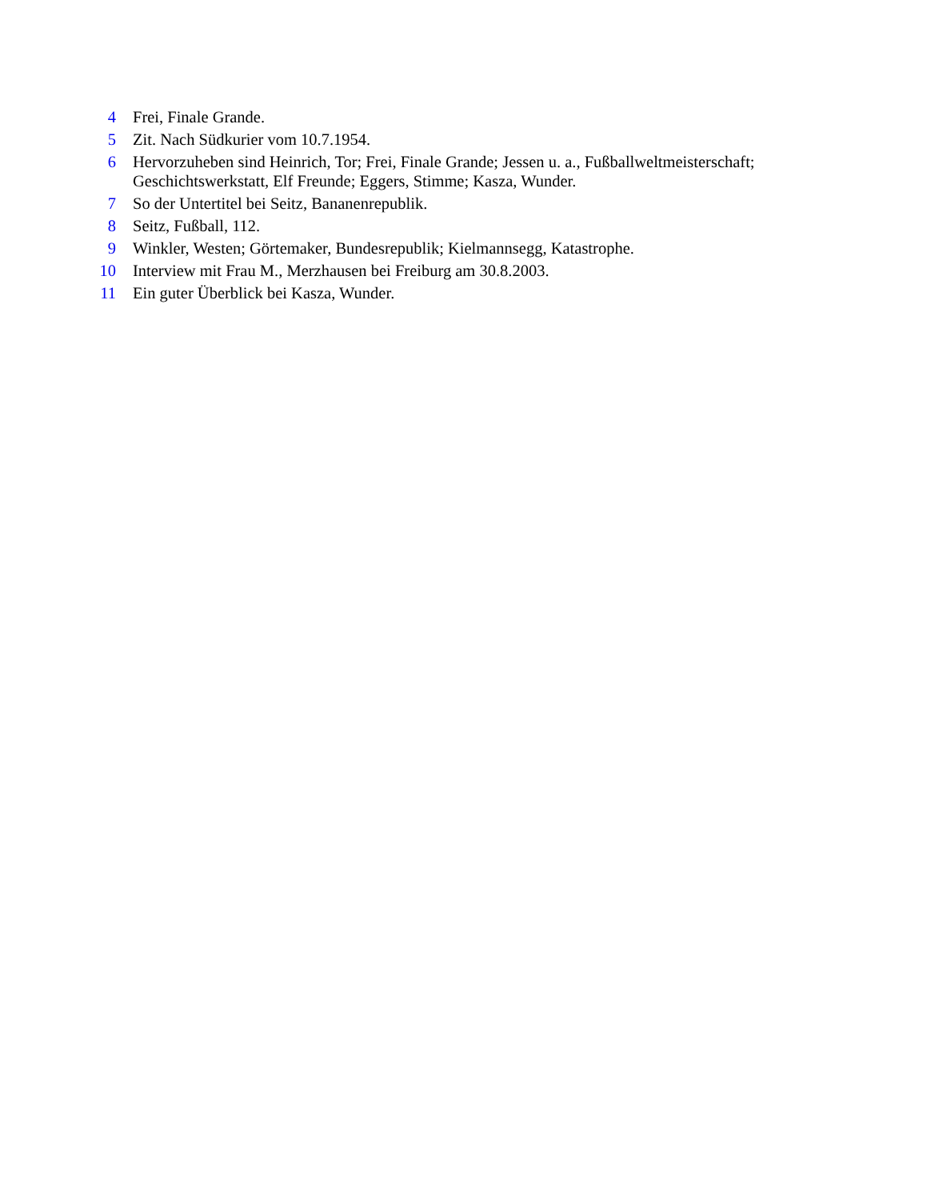4 Frei, Finale Grande.
5 Zit. Nach Südkurier vom 10.7.1954.
6 Hervorzuheben sind Heinrich, Tor; Frei, Finale Grande; Jessen u. a., Fußballweltmeisterschaft; Geschichtswerkstatt, Elf Freunde; Eggers, Stimme; Kasza, Wunder.
7 So der Untertitel bei Seitz, Bananenrepublik.
8 Seitz, Fußball, 112.
9 Winkler, Westen; Görtemaker, Bundesrepublik; Kielmannsegg, Katastrophe.
10 Interview mit Frau M., Merzhausen bei Freiburg am 30.8.2003.
11 Ein guter Überblick bei Kasza, Wunder.